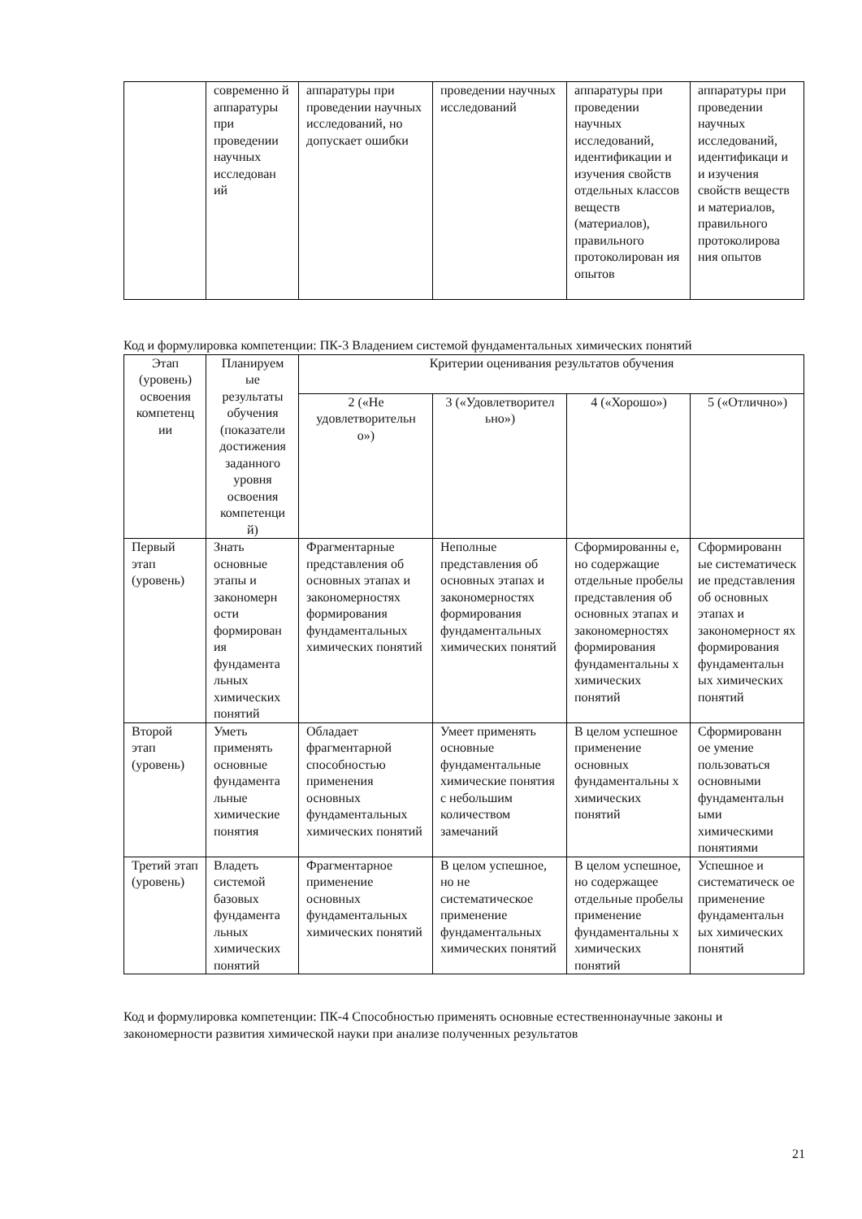| | современно й аппаратуры при проведении научных исследован ий | аппаратуры при проведении научных исследований, но допускает ошибки | проведении научных исследований | аппаратуры при проведении научных исследований, идентификации и изучения свойств отдельных классов веществ (материалов), правильного протоколирован ия опытов | аппаратуры при проведении научных исследований, идентификаци и и изучения свойств веществ и материалов, правильного протоколирова ния опытов |
Код и формулировка компетенции: ПК-3 Владением системой фундаментальных химических понятий
| Этап (уровень) освоения компетенц ии | Планируем ые результаты обучения (показатели достижения заданного уровня освоения компетенци й) | Критерии оценивания результатов обучения | | | |
| --- | --- | --- | --- | --- | --- |
| | | 2 («Не удовлетворительн о») | 3 («Удовлетворител ьно») | 4 («Хорошо») | 5 («Отлично») |
| Первый этап (уровень) | Знать основные этапы и закономерн ости формирован ия фундамента льных химических понятий | Фрагментарные представления об основных этапах и закономерностях формирования фундаментальных химических понятий | Неполные представления об основных этапах и закономерностях формирования фундаментальных химических понятий | Сформированны е, но содержащие отдельные пробелы представления об основных этапах и закономерностях формирования фундаментальны х химических понятий | Сформированн ые систематическ ие представления об основных этапах и закономерност ях формирования фундаментальн ых химических понятий |
| Второй этап (уровень) | Уметь применять основные фундамента льные химические понятия | Обладает фрагментарной способностью применения основных фундаментальных химических понятий | Умеет применять основные фундаментальные химические понятия с небольшим количеством замечаний | В целом успешное применение основных фундаментальны х химических понятий | Сформированн ое умение пользоваться основными фундаментальн ыми химическими понятиями |
| Третий этап (уровень) | Владеть системой базовых фундамента льных химических понятий | Фрагментарное применение основных фундаментальных химических понятий | В целом успешное, но не систематическое применение фундаментальных химических понятий | В целом успешное, но содержащее отдельные пробелы применение фундаментальны х химических понятий | Успешное и систематическ ое применение фундаментальн ых химических понятий |
Код и формулировка компетенции: ПК-4 Способностью применять основные естественнонаучные законы и закономерности развития химической науки при анализе полученных результатов
21